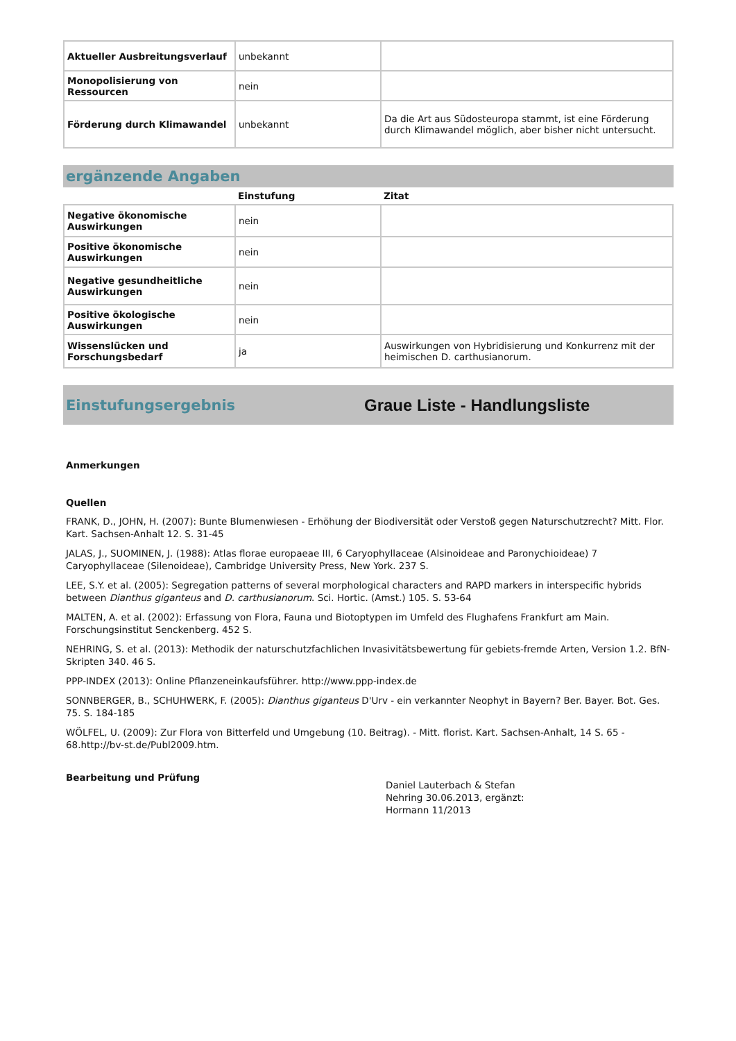| Aktueller Ausbreitungsverlauf | unbekannt | |
| Monopolisierung von Ressourcen | nein | |
| Förderung durch Klimawandel | unbekannt | Da die Art aus Südosteuropa stammt, ist eine Förderung durch Klimawandel möglich, aber bisher nicht untersucht. |
ergänzende Angaben
| | Einstufung | Zitat |
| --- | --- | --- |
| Negative ökonomische Auswirkungen | nein | |
| Positive ökonomische Auswirkungen | nein | |
| Negative gesundheitliche Auswirkungen | nein | |
| Positive ökologische Auswirkungen | nein | |
| Wissenslücken und Forschungsbedarf | ja | Auswirkungen von Hybridisierung und Konkurrenz mit der heimischen D. carthusianorum. |
Einstufungsergebnis Graue Liste - Handlungsliste
Anmerkungen
Quellen
FRANK, D., JOHN, H. (2007): Bunte Blumenwiesen - Erhöhung der Biodiversität oder Verstoß gegen Naturschutzrecht? Mitt. Flor. Kart. Sachsen-Anhalt 12. S. 31-45
JALAS, J., SUOMINEN, J. (1988): Atlas florae europaeae III, 6 Caryophyllaceae (Alsinoideae and Paronychioideae) 7 Caryophyllaceae (Silenoideae), Cambridge University Press, New York. 237 S.
LEE, S.Y. et al. (2005): Segregation patterns of several morphological characters and RAPD markers in interspecific hybrids between Dianthus giganteus and D. carthusianorum. Sci. Hortic. (Amst.) 105. S. 53-64
MALTEN, A. et al. (2002): Erfassung von Flora, Fauna und Biotoptypen im Umfeld des Flughafens Frankfurt am Main. Forschungsinstitut Senckenberg. 452 S.
NEHRING, S. et al. (2013): Methodik der naturschutzfachlichen Invasivitätsbewertung für gebiets-fremde Arten, Version 1.2. BfN-Skripten 340. 46 S.
PPP-INDEX (2013): Online Pflanzeneinkaufsführer. http://www.ppp-index.de
SONNBERGER, B., SCHUHWERK, F. (2005): Dianthus giganteus D'Urv - ein verkannter Neophyt in Bayern? Ber. Bayer. Bot. Ges. 75. S. 184-185
WÖLFEL, U. (2009): Zur Flora von Bitterfeld und Umgebung (10. Beitrag). - Mitt. florist. Kart. Sachsen-Anhalt, 14 S. 65 - 68.http://bv-st.de/Publ2009.htm.
Bearbeitung und Prüfung
Daniel Lauterbach & Stefan Nehring 30.06.2013, ergänzt: Hormann 11/2013